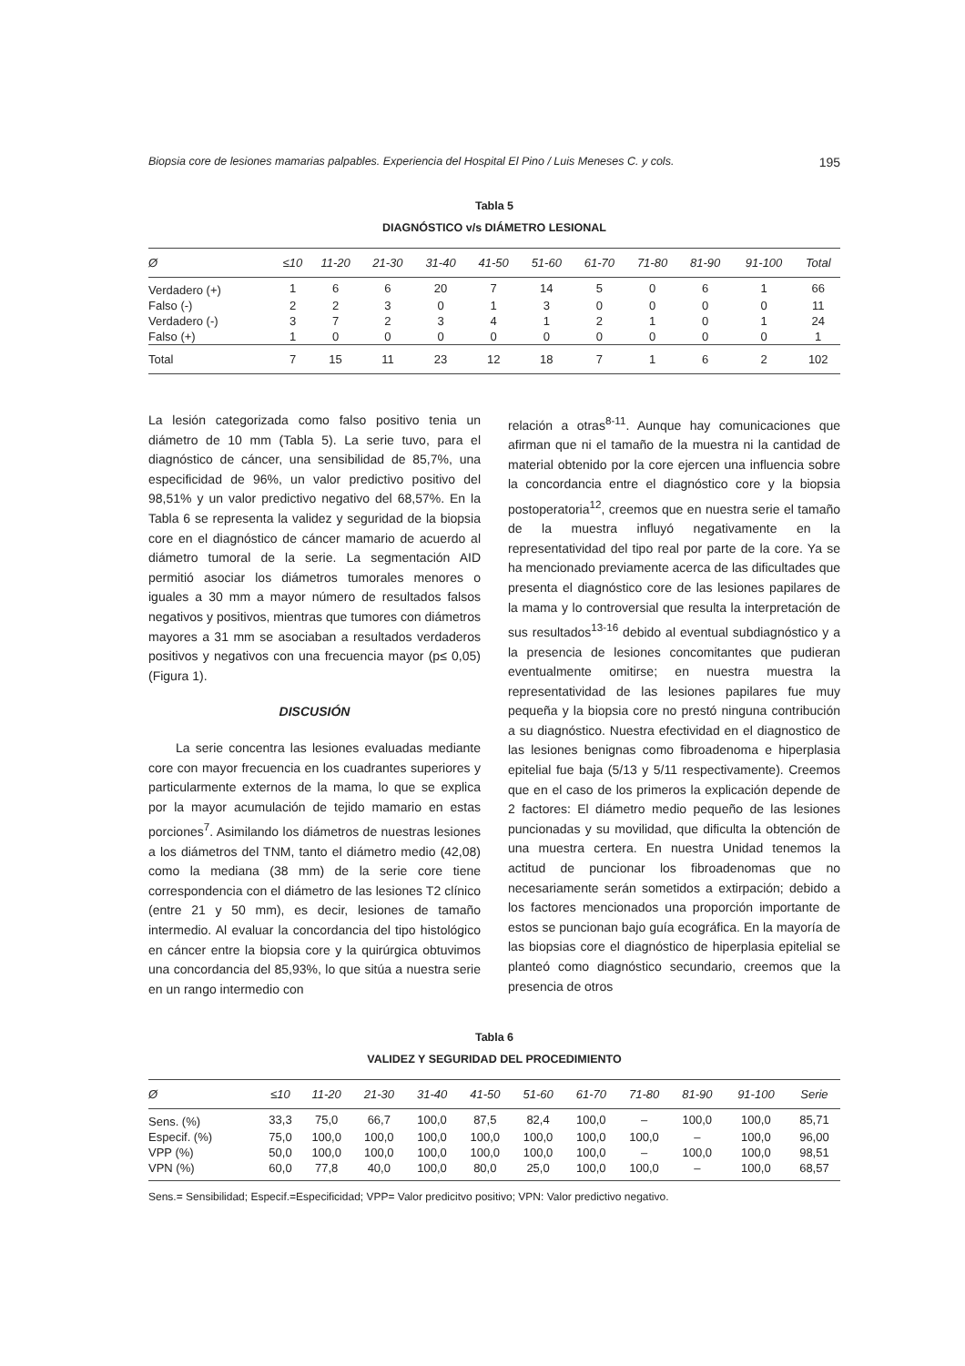Biopsia core de lesiones mamarias palpables. Experiencia del Hospital El Pino / Luis Meneses C. y cols. 195
Tabla 5
DIAGNÓSTICO v/s DIÁMETRO LESIONAL
| Ø | ≤10 | 11-20 | 21-30 | 31-40 | 41-50 | 51-60 | 61-70 | 71-80 | 81-90 | 91-100 | Total |
| --- | --- | --- | --- | --- | --- | --- | --- | --- | --- | --- | --- |
| Verdadero (+) | 1 | 6 | 6 | 20 | 7 | 14 | 5 | 0 | 6 | 1 | 66 |
| Falso (-) | 2 | 2 | 3 | 0 | 1 | 3 | 0 | 0 | 0 | 0 | 11 |
| Verdadero (-) | 3 | 7 | 2 | 3 | 4 | 1 | 2 | 1 | 0 | 1 | 24 |
| Falso (+) | 1 | 0 | 0 | 0 | 0 | 0 | 0 | 0 | 0 | 0 | 1 |
| Total | 7 | 15 | 11 | 23 | 12 | 18 | 7 | 1 | 6 | 2 | 102 |
La lesión categorizada como falso positivo tenia un diámetro de 10 mm (Tabla 5). La serie tuvo, para el diagnóstico de cáncer, una sensibilidad de 85,7%, una especificidad de 96%, un valor predictivo positivo del 98,51% y un valor predictivo negativo del 68,57%. En la Tabla 6 se representa la validez y seguridad de la biopsia core en el diagnóstico de cáncer mamario de acuerdo al diámetro tumoral de la serie. La segmentación AID permitió asociar los diámetros tumorales menores o iguales a 30 mm a mayor número de resultados falsos negativos y positivos, mientras que tumores con diámetros mayores a 31 mm se asociaban a resultados verdaderos positivos y negativos con una frecuencia mayor (p≤ 0,05) (Figura 1).
DISCUSIÓN
La serie concentra las lesiones evaluadas mediante core con mayor frecuencia en los cuadrantes superiores y particularmente externos de la mama, lo que se explica por la mayor acumulación de tejido mamario en estas porciones<sup>7</sup>. Asimilando los diámetros de nuestras lesiones a los diámetros del TNM, tanto el diámetro medio (42,08) como la mediana (38 mm) de la serie core tiene correspondencia con el diámetro de las lesiones T2 clínico (entre 21 y 50 mm), es decir, lesiones de tamaño intermedio. Al evaluar la concordancia del tipo histológico en cáncer entre la biopsia core y la quirúrgica obtuvimos una concordancia del 85,93%, lo que sitúa a nuestra serie en un rango intermedio con
relación a otras<sup>8-11</sup>. Aunque hay comunicaciones que afirman que ni el tamaño de la muestra ni la cantidad de material obtenido por la core ejercen una influencia sobre la concordancia entre el diagnóstico core y la biopsia postoperatoria<sup>12</sup>, creemos que en nuestra serie el tamaño de la muestra influyó negativamente en la representatividad del tipo real por parte de la core. Ya se ha mencionado previamente acerca de las dificultades que presenta el diagnóstico core de las lesiones papilares de la mama y lo controversial que resulta la interpretación de sus resultados<sup>13-16</sup> debido al eventual subdiagnóstico y a la presencia de lesiones concomitantes que pudieran eventualmente omitirse; en nuestra muestra la representatividad de las lesiones papilares fue muy pequeña y la biopsia core no prestó ninguna contribución a su diagnóstico. Nuestra efectividad en el diagnostico de las lesiones benignas como fibroadenoma e hiperplasia epitelial fue baja (5/13 y 5/11 respectivamente). Creemos que en el caso de los primeros la explicación depende de 2 factores: El diámetro medio pequeño de las lesiones puncionadas y su movilidad, que dificulta la obtención de una muestra certera. En nuestra Unidad tenemos la actitud de puncionar los fibroadenomas que no necesariamente serán sometidos a extirpación; debido a los factores mencionados una proporción importante de estos se puncionan bajo guía ecográfica. En la mayoría de las biopsias core el diagnóstico de hiperplasia epitelial se planteó como diagnóstico secundario, creemos que la presencia de otros
Tabla 6
VALIDEZ Y SEGURIDAD DEL PROCEDIMIENTO
| Ø | ≤10 | 11-20 | 21-30 | 31-40 | 41-50 | 51-60 | 61-70 | 71-80 | 81-90 | 91-100 | Serie |
| --- | --- | --- | --- | --- | --- | --- | --- | --- | --- | --- | --- |
| Sens. (%) | 33,3 | 75,0 | 66,7 | 100,0 | 87,5 | 82,4 | 100,0 | – | 100,0 | 100,0 | 85,71 |
| Especif. (%) | 75,0 | 100,0 | 100,0 | 100,0 | 100,0 | 100,0 | 100,0 | 100,0 | – | 100,0 | 96,00 |
| VPP (%) | 50,0 | 100,0 | 100,0 | 100,0 | 100,0 | 100,0 | 100,0 | – | 100,0 | 100,0 | 98,51 |
| VPN (%) | 60,0 | 77,8 | 40,0 | 100,0 | 80,0 | 25,0 | 100,0 | 100,0 | – | 100,0 | 68,57 |
Sens.= Sensibilidad; Especif.=Especificidad; VPP= Valor predicitvo positivo; VPN: Valor predictivo negativo.